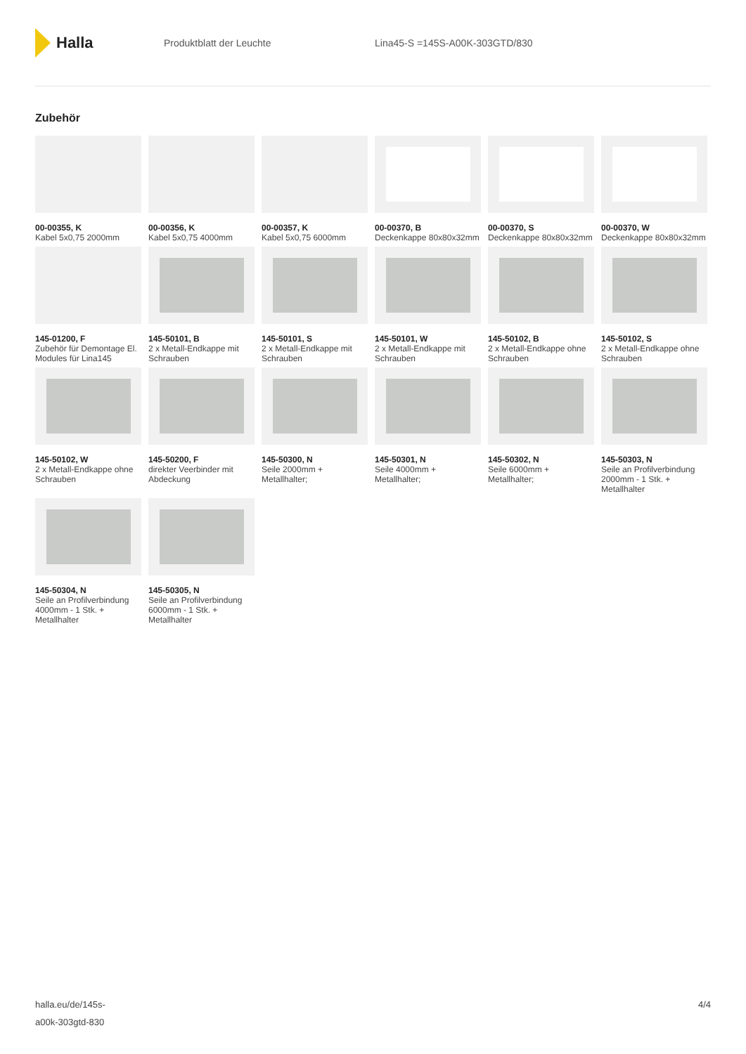Halla
Produktblatt der Leuchte Lina45-S =145S-A00K-303GTD/830
Zubehör
00-00355, K
Kabel 5x0,75 2000mm
00-00356, K
Kabel 5x0,75 4000mm
00-00357, K
Kabel 5x0,75 6000mm
00-00370, B
Deckenkappe 80x80x32mm
00-00370, S
Deckenkappe 80x80x32mm
00-00370, W
Deckenkappe 80x80x32mm
145-01200, F
Zubehör für Demontage El. Modules für Lina145
145-50101, B
2 x Metall-Endkappe mit Schrauben
145-50101, S
2 x Metall-Endkappe mit Schrauben
145-50101, W
2 x Metall-Endkappe mit Schrauben
145-50102, B
2 x Metall-Endkappe ohne Schrauben
145-50102, S
2 x Metall-Endkappe ohne Schrauben
145-50102, W
2 x Metall-Endkappe ohne Schrauben
145-50200, F
direkter Veerbinder mit Abdeckung
145-50300, N
Seile 2000mm + Metallhalter;
145-50301, N
Seile 4000mm + Metallhalter;
145-50302, N
Seile 6000mm + Metallhalter;
145-50303, N
Seile an Profilverbindung 2000mm - 1 Stk. + Metallhalter
145-50304, N
Seile an Profilverbindung 4000mm - 1 Stk. + Metallhalter
145-50305, N
Seile an Profilverbindung 6000mm - 1 Stk. + Metallhalter
halla.eu/de/145s-
a00k-303gtd-830
4/4